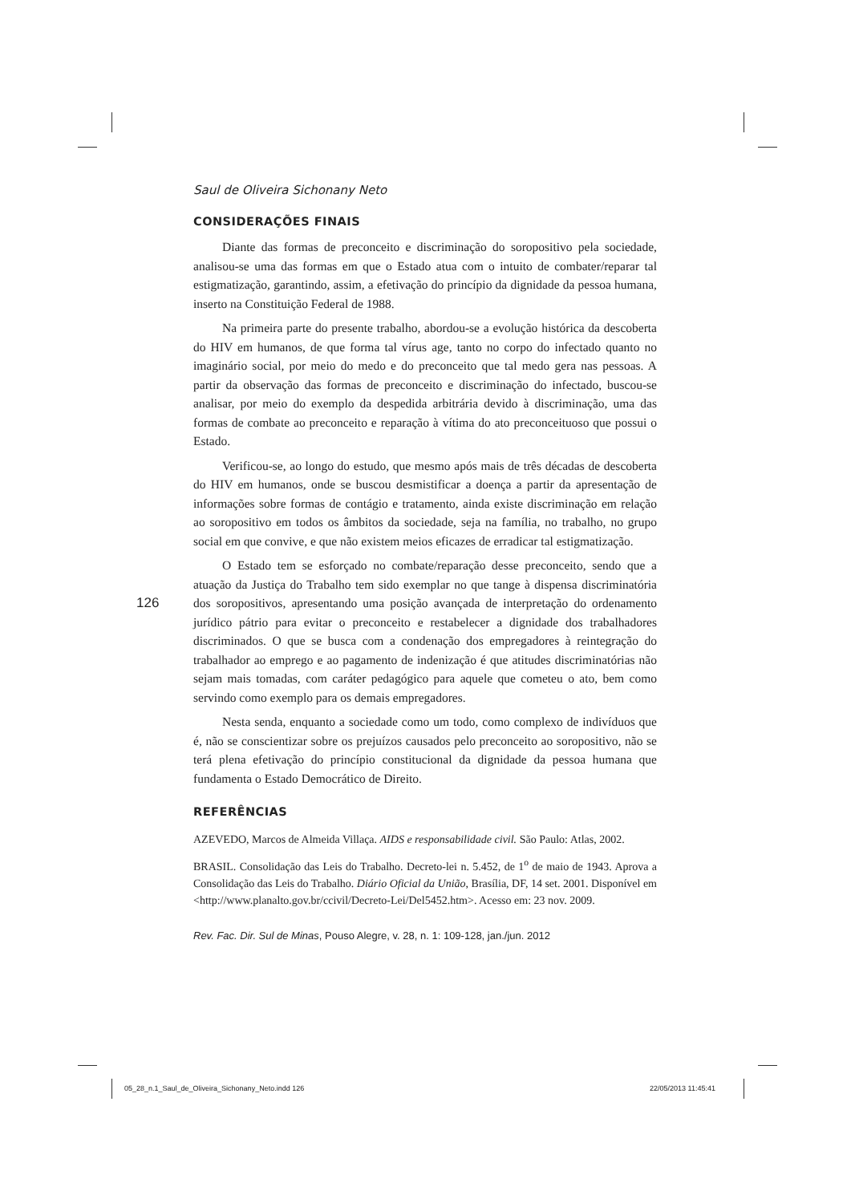126
Saul de Oliveira Sichonany Neto
CONSIDERAÇÕES FINAIS
Diante das formas de preconceito e discriminação do soropositivo pela sociedade, analisou-se uma das formas em que o Estado atua com o intuito de combater/reparar tal estigmatização, garantindo, assim, a efetivação do princípio da dignidade da pessoa humana, inserto na Constituição Federal de 1988.
Na primeira parte do presente trabalho, abordou-se a evolução histórica da descoberta do HIV em humanos, de que forma tal vírus age, tanto no corpo do infectado quanto no imaginário social, por meio do medo e do preconceito que tal medo gera nas pessoas. A partir da observação das formas de preconceito e discriminação do infectado, buscou-se analisar, por meio do exemplo da despedida arbitrária devido à discriminação, uma das formas de combate ao preconceito e reparação à vítima do ato preconceituoso que possui o Estado.
Verificou-se, ao longo do estudo, que mesmo após mais de três décadas de descoberta do HIV em humanos, onde se buscou desmistificar a doença a partir da apresentação de informações sobre formas de contágio e tratamento, ainda existe discriminação em relação ao soropositivo em todos os âmbitos da sociedade, seja na família, no trabalho, no grupo social em que convive, e que não existem meios eficazes de erradicar tal estigmatização.
O Estado tem se esforçado no combate/reparação desse preconceito, sendo que a atuação da Justiça do Trabalho tem sido exemplar no que tange à dispensa discriminatória dos soropositivos, apresentando uma posição avançada de interpretação do ordenamento jurídico pátrio para evitar o preconceito e restabelecer a dignidade dos trabalhadores discriminados. O que se busca com a condenação dos empregadores à reintegração do trabalhador ao emprego e ao pagamento de indenização é que atitudes discriminatórias não sejam mais tomadas, com caráter pedagógico para aquele que cometeu o ato, bem como servindo como exemplo para os demais empregadores.
Nesta senda, enquanto a sociedade como um todo, como complexo de indivíduos que é, não se conscientizar sobre os prejuízos causados pelo preconceito ao soropositivo, não se terá plena efetivação do princípio constitucional da dignidade da pessoa humana que fundamenta o Estado Democrático de Direito.
REFERÊNCIAS
AZEVEDO, Marcos de Almeida Villaça. AIDS e responsabilidade civil. São Paulo: Atlas, 2002.
BRASIL. Consolidação das Leis do Trabalho. Decreto-lei n. 5.452, de 1<sup>o</sup> de maio de 1943. Aprova a Consolidação das Leis do Trabalho. Diário Oficial da União, Brasília, DF, 14 set. 2001. Disponível em <http://www.planalto.gov.br/ccivil/Decreto-Lei/Del5452.htm>. Acesso em: 23 nov. 2009.
Rev. Fac. Dir. Sul de Minas, Pouso Alegre, v. 28, n. 1: 109-128, jan./jun. 2012
05_28_n.1_Saul_de_Oliveira_Sichonany_Neto.indd 126
22/05/2013 11:45:41